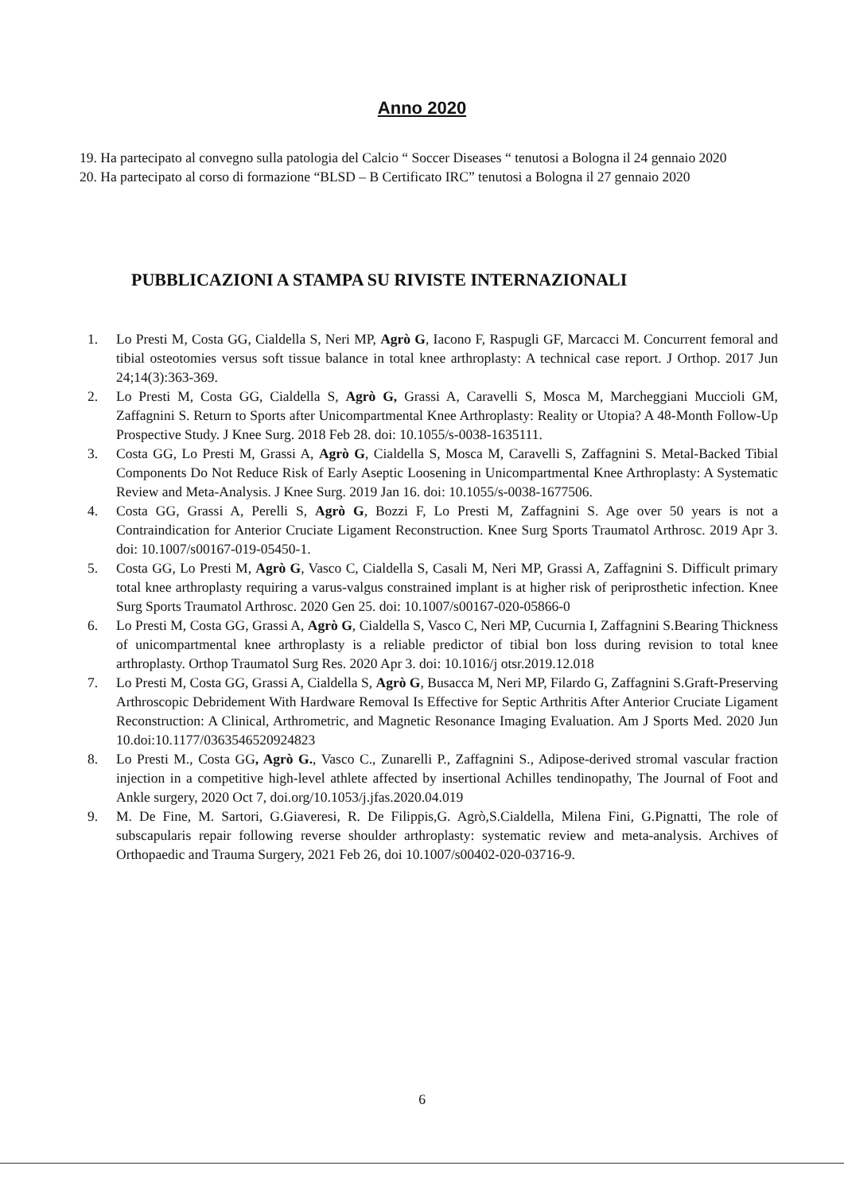Anno 2020
19. Ha partecipato al convegno sulla patologia del Calcio “ Soccer Diseases “ tenutosi a Bologna il 24 gennaio 2020
20. Ha partecipato al corso di formazione “BLSD – B Certificato IRC” tenutosi a Bologna il 27 gennaio 2020
PUBBLICAZIONI A STAMPA SU RIVISTE INTERNAZIONALI
1. Lo Presti M, Costa GG, Cialdella S, Neri MP, Agrò G, Iacono F, Raspugli GF, Marcacci M. Concurrent femoral and tibial osteotomies versus soft tissue balance in total knee arthroplasty: A technical case report. J Orthop. 2017 Jun 24;14(3):363-369.
2. Lo Presti M, Costa GG, Cialdella S, Agrò G, Grassi A, Caravelli S, Mosca M, Marcheggiani Muccioli GM, Zaffagnini S. Return to Sports after Unicompartmental Knee Arthroplasty: Reality or Utopia? A 48-Month Follow-Up Prospective Study. J Knee Surg. 2018 Feb 28. doi: 10.1055/s-0038-1635111.
3. Costa GG, Lo Presti M, Grassi A, Agrò G, Cialdella S, Mosca M, Caravelli S, Zaffagnini S. Metal-Backed Tibial Components Do Not Reduce Risk of Early Aseptic Loosening in Unicompartmental Knee Arthroplasty: A Systematic Review and Meta-Analysis. J Knee Surg. 2019 Jan 16. doi: 10.1055/s-0038-1677506.
4. Costa GG, Grassi A, Perelli S, Agrò G, Bozzi F, Lo Presti M, Zaffagnini S. Age over 50 years is not a Contraindication for Anterior Cruciate Ligament Reconstruction. Knee Surg Sports Traumatol Arthrosc. 2019 Apr 3. doi: 10.1007/s00167-019-05450-1.
5. Costa GG, Lo Presti M, Agrò G, Vasco C, Cialdella S, Casali M, Neri MP, Grassi A, Zaffagnini S. Difficult primary total knee arthroplasty requiring a varus-valgus constrained implant is at higher risk of periprosthetic infection. Knee Surg Sports Traumatol Arthrosc. 2020 Gen 25. doi: 10.1007/s00167-020-05866-0
6. Lo Presti M, Costa GG, Grassi A, Agrò G, Cialdella S, Vasco C, Neri MP, Cucurnia I, Zaffagnini S.Bearing Thickness of unicompartmental knee arthroplasty is a reliable predictor of tibial bon loss during revision to total knee arthroplasty. Orthop Traumatol Surg Res. 2020 Apr 3. doi: 10.1016/j otsr.2019.12.018
7. Lo Presti M, Costa GG, Grassi A, Cialdella S, Agrò G, Busacca M, Neri MP, Filardo G, Zaffagnini S.Graft-Preserving Arthroscopic Debridement With Hardware Removal Is Effective for Septic Arthritis After Anterior Cruciate Ligament Reconstruction: A Clinical, Arthrometric, and Magnetic Resonance Imaging Evaluation. Am J Sports Med. 2020 Jun 10.doi:10.1177/0363546520924823
8. Lo Presti M., Costa GG, Agrò G., Vasco C., Zunarelli P., Zaffagnini S., Adipose-derived stromal vascular fraction injection in a competitive high-level athlete affected by insertional Achilles tendinopathy, The Journal of Foot and Ankle surgery, 2020 Oct 7, doi.org/10.1053/j.jfas.2020.04.019
9. M. De Fine, M. Sartori, G.Giaveresi, R. De Filippis,G. Agrò,S.Cialdella, Milena Fini, G.Pignatti, The role of subscapularis repair following reverse shoulder arthroplasty: systematic review and meta-analysis. Archives of Orthopaedic and Trauma Surgery, 2021 Feb 26, doi 10.1007/s00402-020-03716-9.
6